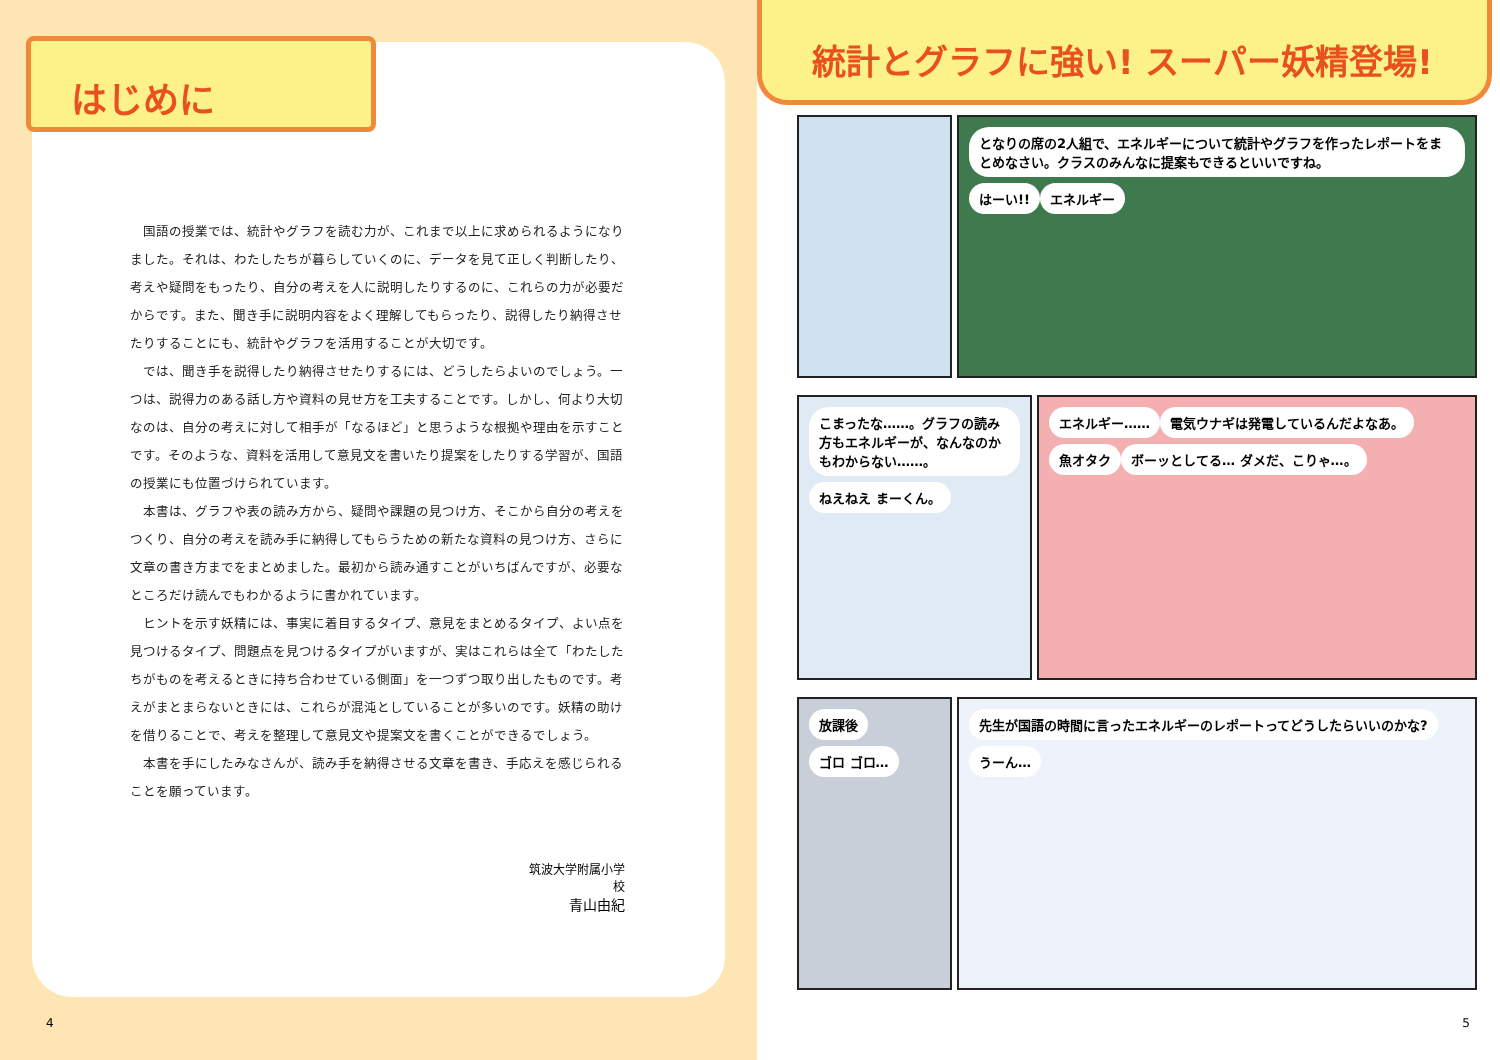はじめに
国語の授業では、統計やグラフを読む力が、これまで以上に求められるようになりました。それは、わたしたちが暮らしていくのに、データを見て正しく判断したり、考えや疑問をもったり、自分の考えを人に説明したりするのに、これらの力が必要だからです。また、聞き手に説明内容をよく理解してもらったり、説得したり納得させたりすることにも、統計やグラフを活用することが大切です。
では、聞き手を説得したり納得させたりするには、どうしたらよいのでしょう。一つは、説得力のある話し方や資料の見せ方を工夫することです。しかし、何より大切なのは、自分の考えに対して相手が「なるほど」と思うような根拠や理由を示すことです。そのような、資料を活用して意見文を書いたり提案をしたりする学習が、国語の授業にも位置づけられています。
本書は、グラフや表の読み方から、疑問や課題の見つけ方、そこから自分の考えをつくり、自分の考えを読み手に納得してもらうための新たな資料の見つけ方、さらに文章の書き方までをまとめました。最初から読み通すことがいちばんですが、必要なところだけ読んでもわかるように書かれています。
ヒントを示す妖精には、事実に着目するタイプ、意見をまとめるタイプ、よい点を見つけるタイプ、問題点を見つけるタイプがいますが、実はこれらは全て「わたしたちがものを考えるときに持ち合わせている側面」を一つずつ取り出したものです。考えがまとまらないときには、これらが混沌としていることが多いのです。妖精の助けを借りることで、考えを整理して意見文や提案文を書くことができるでしょう。
本書を手にしたみなさんが、読み手を納得させる文章を書き、手応えを感じられることを願っています。
筑波大学附属小学校
青山由紀
4
統計とグラフに強い! スーパー妖精登場!
となりの席の2人組で、エネルギーについて統計やグラフを作ったレポートをまとめなさい。クラスのみんなに提案もできるといいですね。
はーい!! エネルギー
こまったな……。グラフの読み方もエネルギーが、なんなのかもわからない……。
ねえねえ まーくん。
エネルギー…… 電気ウナギは発電しているんだよなあ。 魚オタク ボーッとしてる… ダメだ、こりゃ…。
放課後 ゴロ ゴロ…
先生が国語の時間に言ったエネルギーのレポートってどうしたらいいのかな?
うーん…
5